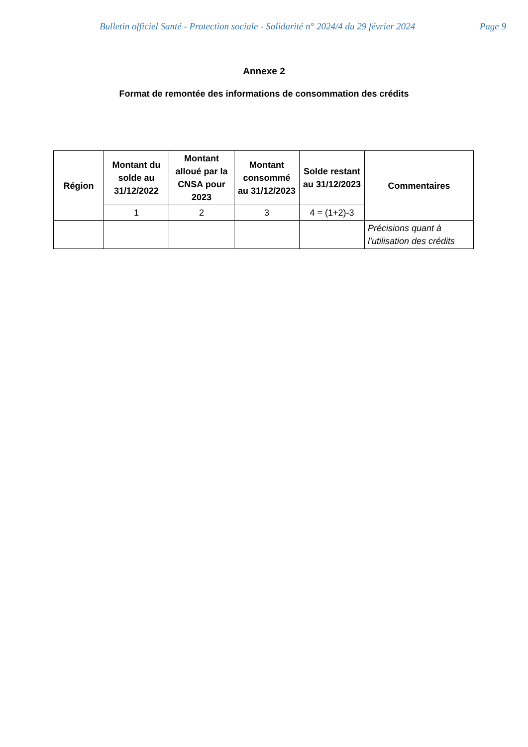Bulletin officiel Santé - Protection sociale - Solidarité n° 2024/4 du 29 février 2024 Page 9
Annexe 2
Format de remontée des informations de consommation des crédits
| Région | Montant du solde au 31/12/2022 | Montant alloué par la CNSA pour 2023 | Montant consommé au 31/12/2023 | Solde restant au 31/12/2023 | Commentaires |
| --- | --- | --- | --- | --- | --- |
| | 1 | 2 | 3 | 4 = (1+2)-3 | |
| | | | | | Précisions quant à l’utilisation des crédits |